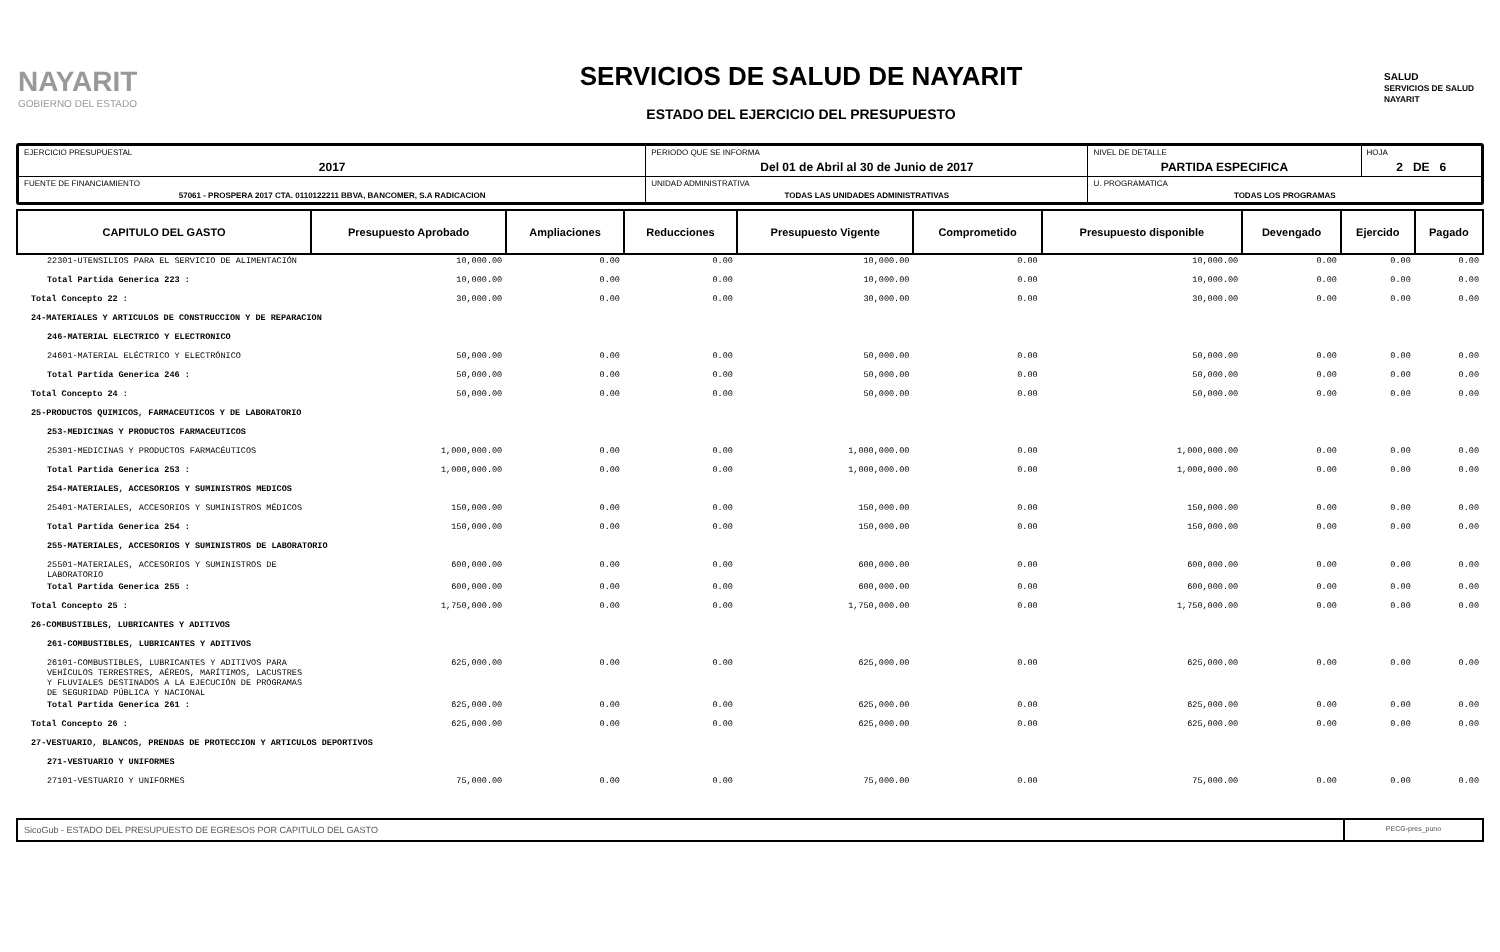NAYARIT
GOBIERNO DEL ESTADO
SERVICIOS DE SALUD DE NAYARIT
ESTADO DEL EJERCICIO DEL PRESUPUESTO
SALUD
SERVICIOS DE SALUD NAYARIT
| EJERCICIO PRESUPUESTAL 2017 | PERIODO QUE SE INFORMA Del 01 de Abril al 30 de Junio de 2017 | | NIVEL DE DETALLE PARTIDA ESPECIFICA | HOJA 2 DE 6 |
| FUENTE DE FINANCIAMIENTO 57061 - PROSPERA 2017 CTA. 0110122211 BBVA, BANCOMER, S.A RADICACION | | UNIDAD ADMINISTRATIVA TODAS LAS UNIDADES ADMINISTRATIVAS | U. PROGRAMATICA TODAS LOS PROGRAMAS | |
| CAPITULO DEL GASTO | Presupuesto Aprobado | Ampliaciones | Reducciones | Presupuesto Vigente | Comprometido | Presupuesto disponible | Devengado | Ejercido | Pagado |
| --- | --- | --- | --- | --- | --- | --- | --- | --- | --- |
| 22301-UTENSILIOS PARA EL SERVICIO DE ALIMENTACIÓN | 10,000.00 | 0.00 | 0.00 | 10,000.00 | 0.00 | 10,000.00 | 0.00 | 0.00 | 0.00 |
| Total Partida Generica 223 : | 10,000.00 | 0.00 | 0.00 | 10,000.00 | 0.00 | 10,000.00 | 0.00 | 0.00 | 0.00 |
| Total Concepto 22 : | 30,000.00 | 0.00 | 0.00 | 30,000.00 | 0.00 | 30,000.00 | 0.00 | 0.00 | 0.00 |
| 24-MATERIALES Y ARTICULOS DE CONSTRUCCION Y DE REPARACION | | | | | | | | | |
| 246-MATERIAL ELECTRICO Y ELECTRONICO | | | | | | | | | |
| 24601-MATERIAL ELÉCTRICO Y ELECTRÓNICO | 50,000.00 | 0.00 | 0.00 | 50,000.00 | 0.00 | 50,000.00 | 0.00 | 0.00 | 0.00 |
| Total Partida Generica 246 : | 50,000.00 | 0.00 | 0.00 | 50,000.00 | 0.00 | 50,000.00 | 0.00 | 0.00 | 0.00 |
| Total Concepto 24 : | 50,000.00 | 0.00 | 0.00 | 50,000.00 | 0.00 | 50,000.00 | 0.00 | 0.00 | 0.00 |
| 25-PRODUCTOS QUIMICOS, FARMACEUTICOS Y DE LABORATORIO | | | | | | | | | |
| 253-MEDICINAS Y PRODUCTOS FARMACEUTICOS | | | | | | | | | |
| 25301-MEDICINAS Y PRODUCTOS FARMACÉUTICOS | 1,000,000.00 | 0.00 | 0.00 | 1,000,000.00 | 0.00 | 1,000,000.00 | 0.00 | 0.00 | 0.00 |
| Total Partida Generica 253 : | 1,000,000.00 | 0.00 | 0.00 | 1,000,000.00 | 0.00 | 1,000,000.00 | 0.00 | 0.00 | 0.00 |
| 254-MATERIALES, ACCESORIOS Y SUMINISTROS MEDICOS | | | | | | | | | |
| 25401-MATERIALES, ACCESORIOS Y SUMINISTROS MÉDICOS | 150,000.00 | 0.00 | 0.00 | 150,000.00 | 0.00 | 150,000.00 | 0.00 | 0.00 | 0.00 |
| Total Partida Generica 254 : | 150,000.00 | 0.00 | 0.00 | 150,000.00 | 0.00 | 150,000.00 | 0.00 | 0.00 | 0.00 |
| 255-MATERIALES, ACCESORIOS Y SUMINISTROS DE LABORATORIO | | | | | | | | | |
| 25501-MATERIALES, ACCESORIOS Y SUMINISTROS DE LABORATORIO | 600,000.00 | 0.00 | 0.00 | 600,000.00 | 0.00 | 600,000.00 | 0.00 | 0.00 | 0.00 |
| Total Partida Generica 255 : | 600,000.00 | 0.00 | 0.00 | 600,000.00 | 0.00 | 600,000.00 | 0.00 | 0.00 | 0.00 |
| Total Concepto 25 : | 1,750,000.00 | 0.00 | 0.00 | 1,750,000.00 | 0.00 | 1,750,000.00 | 0.00 | 0.00 | 0.00 |
| 26-COMBUSTIBLES, LUBRICANTES Y ADITIVOS | | | | | | | | | |
| 261-COMBUSTIBLES, LUBRICANTES Y ADITIVOS | | | | | | | | | |
| 26101-COMBUSTIBLES, LUBRICANTES Y ADITIVOS PARA VEHÍCULOS TERRESTRES, AÉREOS, MARÍTIMOS, LACUSTRES Y FLUVIALES DESTINADOS A LA EJECUCIÓN DE PROGRAMAS DE SEGURIDAD PÚBLICA Y NACIONAL | 625,000.00 | 0.00 | 0.00 | 625,000.00 | 0.00 | 625,000.00 | 0.00 | 0.00 | 0.00 |
| Total Partida Generica 261 : | 625,000.00 | 0.00 | 0.00 | 625,000.00 | 0.00 | 625,000.00 | 0.00 | 0.00 | 0.00 |
| Total Concepto 26 : | 625,000.00 | 0.00 | 0.00 | 625,000.00 | 0.00 | 625,000.00 | 0.00 | 0.00 | 0.00 |
| 27-VESTUARIO, BLANCOS, PRENDAS DE PROTECCION Y ARTICULOS DEPORTIVOS | | | | | | | | | |
| 271-VESTUARIO Y UNIFORMES | | | | | | | | | |
| 27101-VESTUARIO Y UNIFORMES | 75,000.00 | 0.00 | 0.00 | 75,000.00 | 0.00 | 75,000.00 | 0.00 | 0.00 | 0.00 |
SicoGub - ESTADO DEL PRESUPUESTO DE EGRESOS POR CAPITULO DEL GASTO
PECG-pres_puno